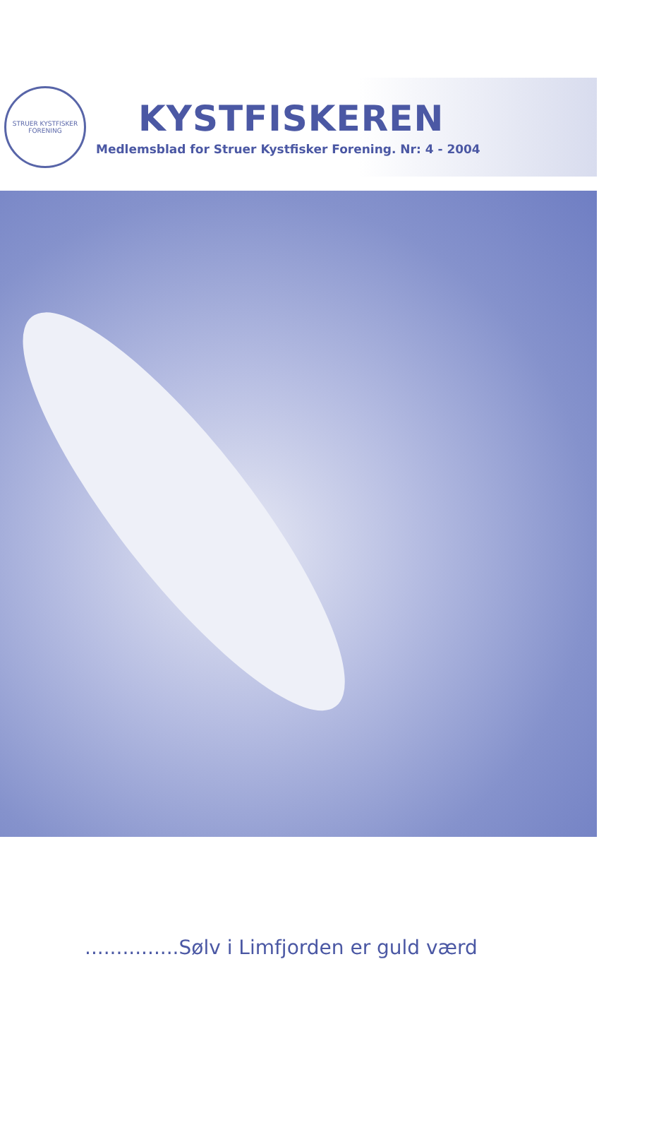STRUER KYSTFISKER FORENING
KYSTFISKEREN
Medlemsblad for Struer Kystfisker Forening. Nr: 4 - 2004
...............Sølv i Limfjorden er guld værd